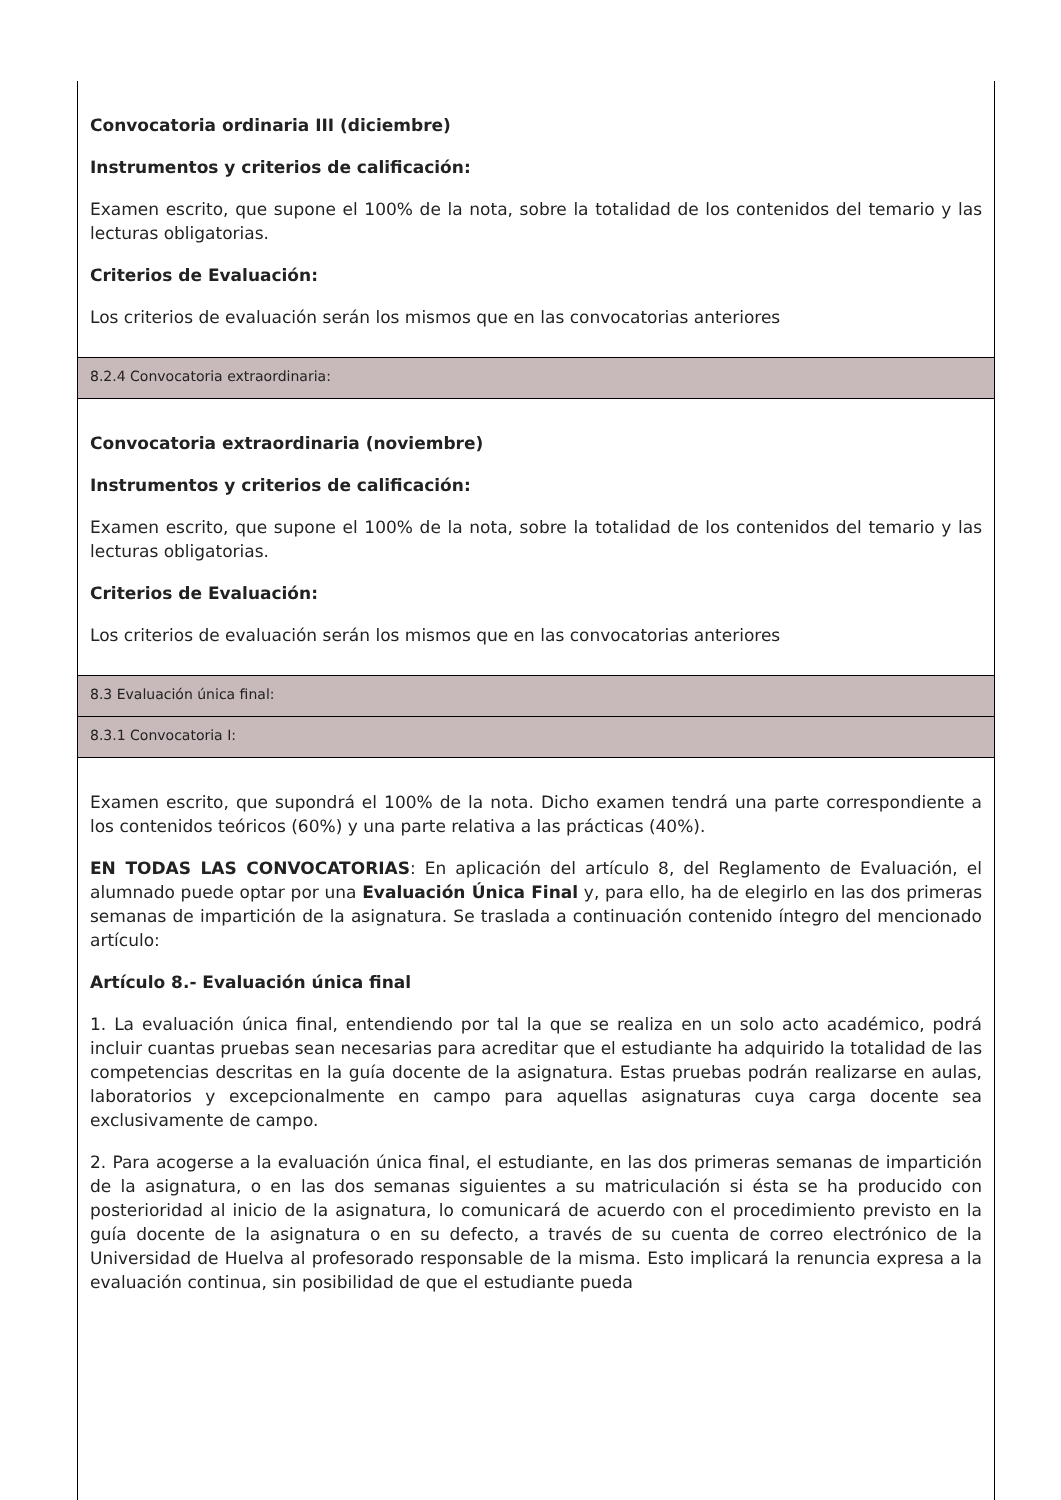Convocatoria ordinaria III (diciembre)
Instrumentos y criterios de calificación:
Examen escrito, que supone el 100% de la nota, sobre la totalidad de los contenidos del temario y las lecturas obligatorias.
Criterios de Evaluación:
Los criterios de evaluación serán los mismos que en las convocatorias anteriores
8.2.4 Convocatoria extraordinaria:
Convocatoria extraordinaria (noviembre)
Instrumentos y criterios de calificación:
Examen escrito, que supone el 100% de la nota, sobre la totalidad de los contenidos del temario y las lecturas obligatorias.
Criterios de Evaluación:
Los criterios de evaluación serán los mismos que en las convocatorias anteriores
8.3 Evaluación única final:
8.3.1 Convocatoria I:
Examen escrito, que supondrá el 100% de la nota. Dicho examen tendrá una parte correspondiente a los contenidos teóricos (60%) y una parte relativa a las prácticas (40%).
EN TODAS LAS CONVOCATORIAS: En aplicación del artículo 8, del Reglamento de Evaluación, el alumnado puede optar por una Evaluación Única Final y, para ello, ha de elegirlo en las dos primeras semanas de impartición de la asignatura. Se traslada a continuación contenido íntegro del mencionado artículo:
Artículo 8.- Evaluación única final
1. La evaluación única final, entendiendo por tal la que se realiza en un solo acto académico, podrá incluir cuantas pruebas sean necesarias para acreditar que el estudiante ha adquirido la totalidad de las competencias descritas en la guía docente de la asignatura. Estas pruebas podrán realizarse en aulas, laboratorios y excepcionalmente en campo para aquellas asignaturas cuya carga docente sea exclusivamente de campo.
2. Para acogerse a la evaluación única final, el estudiante, en las dos primeras semanas de impartición de la asignatura, o en las dos semanas siguientes a su matriculación si ésta se ha producido con posterioridad al inicio de la asignatura, lo comunicará de acuerdo con el procedimiento previsto en la guía docente de la asignatura o en su defecto, a través de su cuenta de correo electrónico de la Universidad de Huelva al profesorado responsable de la misma. Esto implicará la renuncia expresa a la evaluación continua, sin posibilidad de que el estudiante pueda